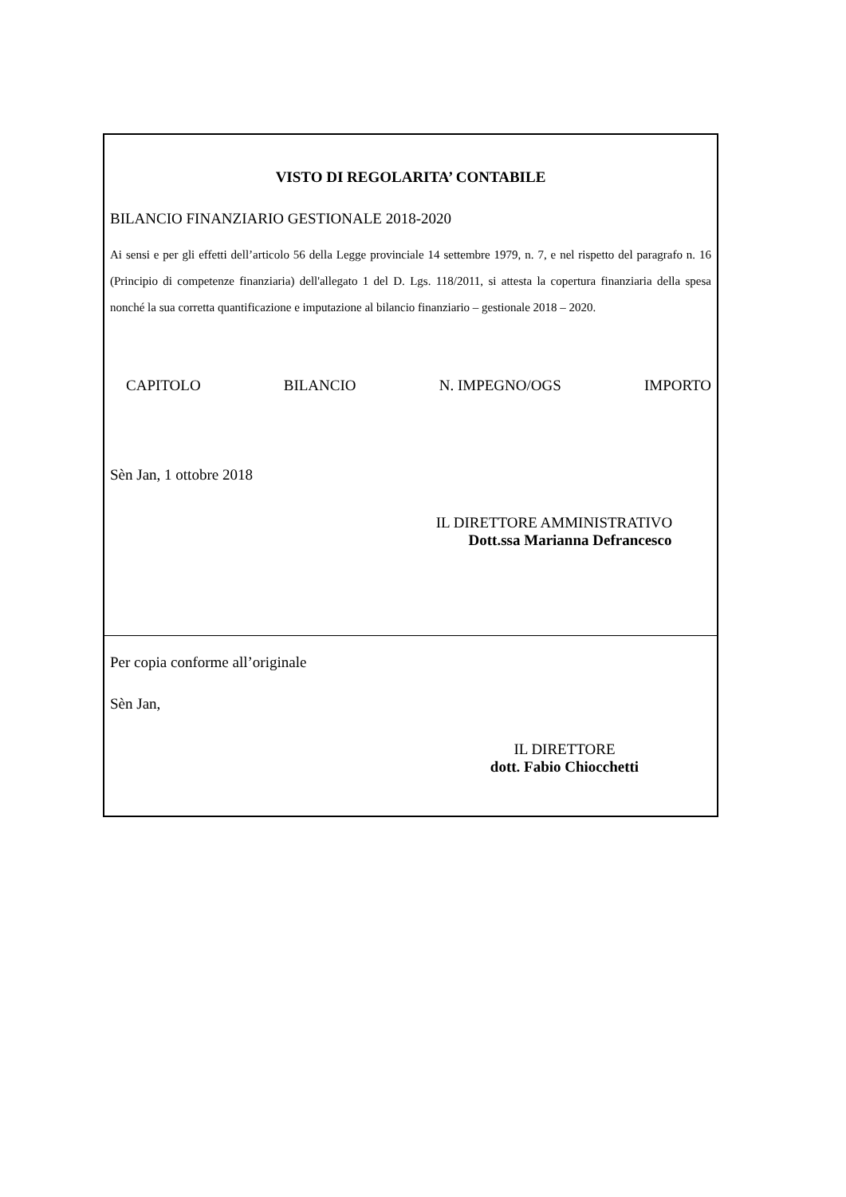VISTO DI REGOLARITA’ CONTABILE
BILANCIO FINANZIARIO GESTIONALE 2018-2020
Ai sensi e per gli effetti dell’articolo 56 della Legge provinciale 14 settembre 1979, n. 7, e nel rispetto del paragrafo n. 16 (Principio di competenze finanziaria) dell'allegato 1 del D. Lgs. 118/2011, si attesta la copertura finanziaria della spesa nonché la sua corretta quantificazione e imputazione al bilancio finanziario – gestionale 2018 – 2020.
CAPITOLO BILANCIO N. IMPEGNO/OGS IMPORTO
Sèn Jan, 1 ottobre 2018
IL DIRETTORE AMMINISTRATIVO
Dott.ssa Marianna Defrancesco
Per copia conforme all’originale
Sèn Jan,
IL DIRETTORE
dott. Fabio Chiocchetti